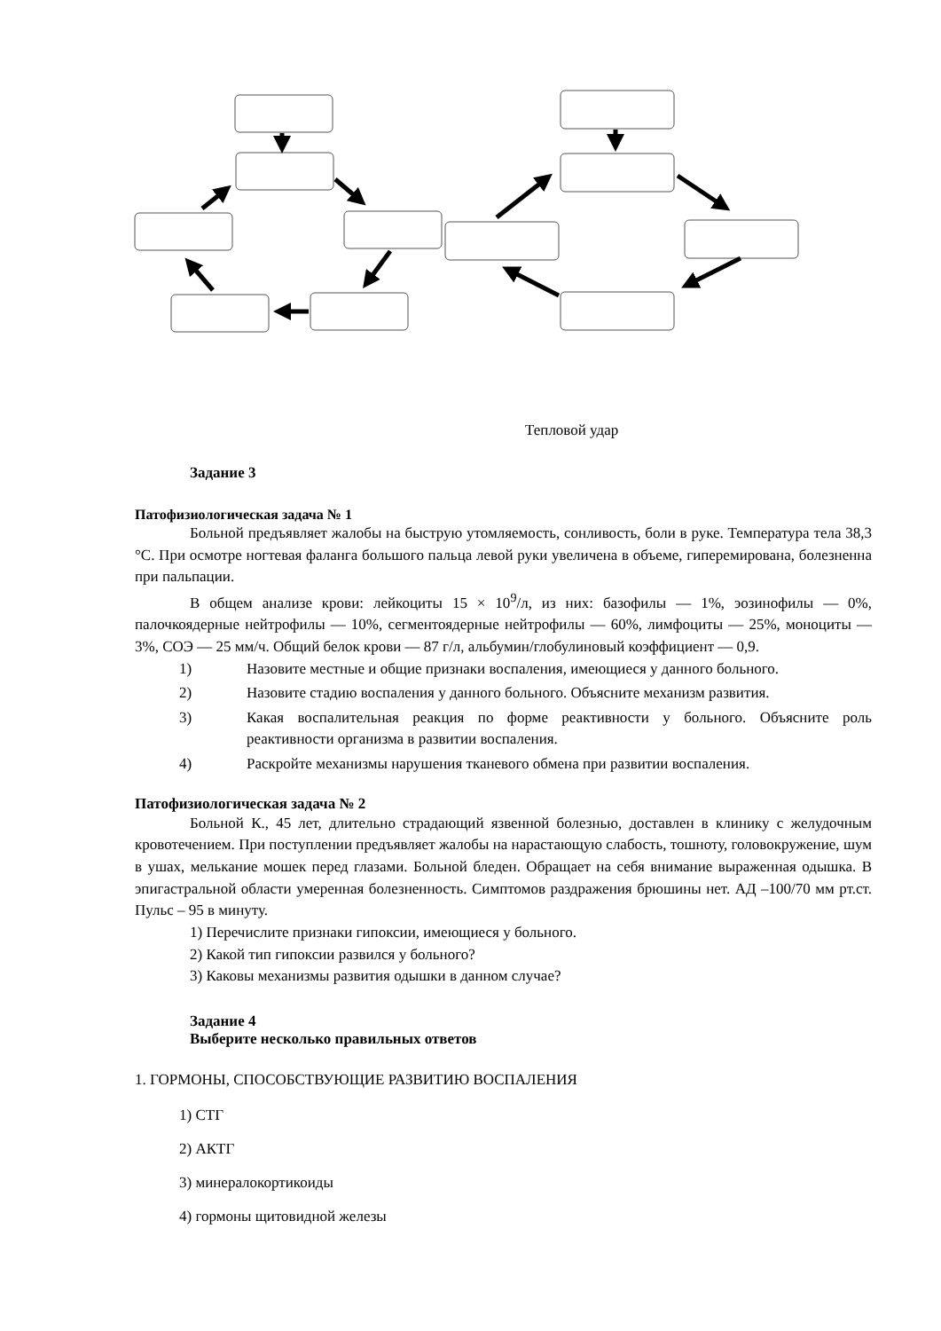Тепловой удар
Задание 3
Патофизиологическая задача № 1
Больной предъявляет жалобы на быструю утомляемость, сонливость, боли в руке. Температура тела 38,3 °С. При осмотре ногтевая фаланга большого пальца левой руки увеличена в объеме, гиперемирована, болезненна при пальпации.
В общем анализе крови: лейкоциты 15 × 10<sup>9</sup>/л, из них: базофилы — 1%, эозинофилы — 0%, палочкоядерные нейтрофилы — 10%, сегментоядерные нейтрофилы — 60%, лимфоциты — 25%, моноциты — 3%, СОЭ — 25 мм/ч. Общий белок крови — 87 г/л, альбумин/глобулиновый коэффициент — 0,9.
1) Назовите местные и общие признаки воспаления, имеющиеся у данного больного.
2) Назовите стадию воспаления у данного больного. Объясните механизм развития.
3) Какая воспалительная реакция по форме реактивности у больного. Объясните роль реактивности организма в развитии воспаления.
4) Раскройте механизмы нарушения тканевого обмена при развитии воспаления.
Патофизиологическая задача № 2
Больной К., 45 лет, длительно страдающий язвенной болезнью, доставлен в клинику с желудочным кровотечением. При поступлении предъявляет жалобы на нарастающую слабость, тошноту, головокружение, шум в ушах, мелькание мошек перед глазами. Больной бледен. Обращает на себя внимание выраженная одышка. В эпигастральной области умеренная болезненность. Симптомов раздражения брюшины нет. АД –100/70 мм рт.ст. Пульс – 95 в минуту.
1) Перечислите признаки гипоксии, имеющиеся у больного.
2) Какой тип гипоксии развился у больного?
3) Каковы механизмы развития одышки в данном случае?
Задание 4
Выберите несколько правильных ответов
1. ГОРМОНЫ, СПОСОБСТВУЮЩИЕ РАЗВИТИЮ ВОСПАЛЕНИЯ
1) СТГ
2) АКТГ
3) минералокортикоиды
4) гормоны щитовидной железы